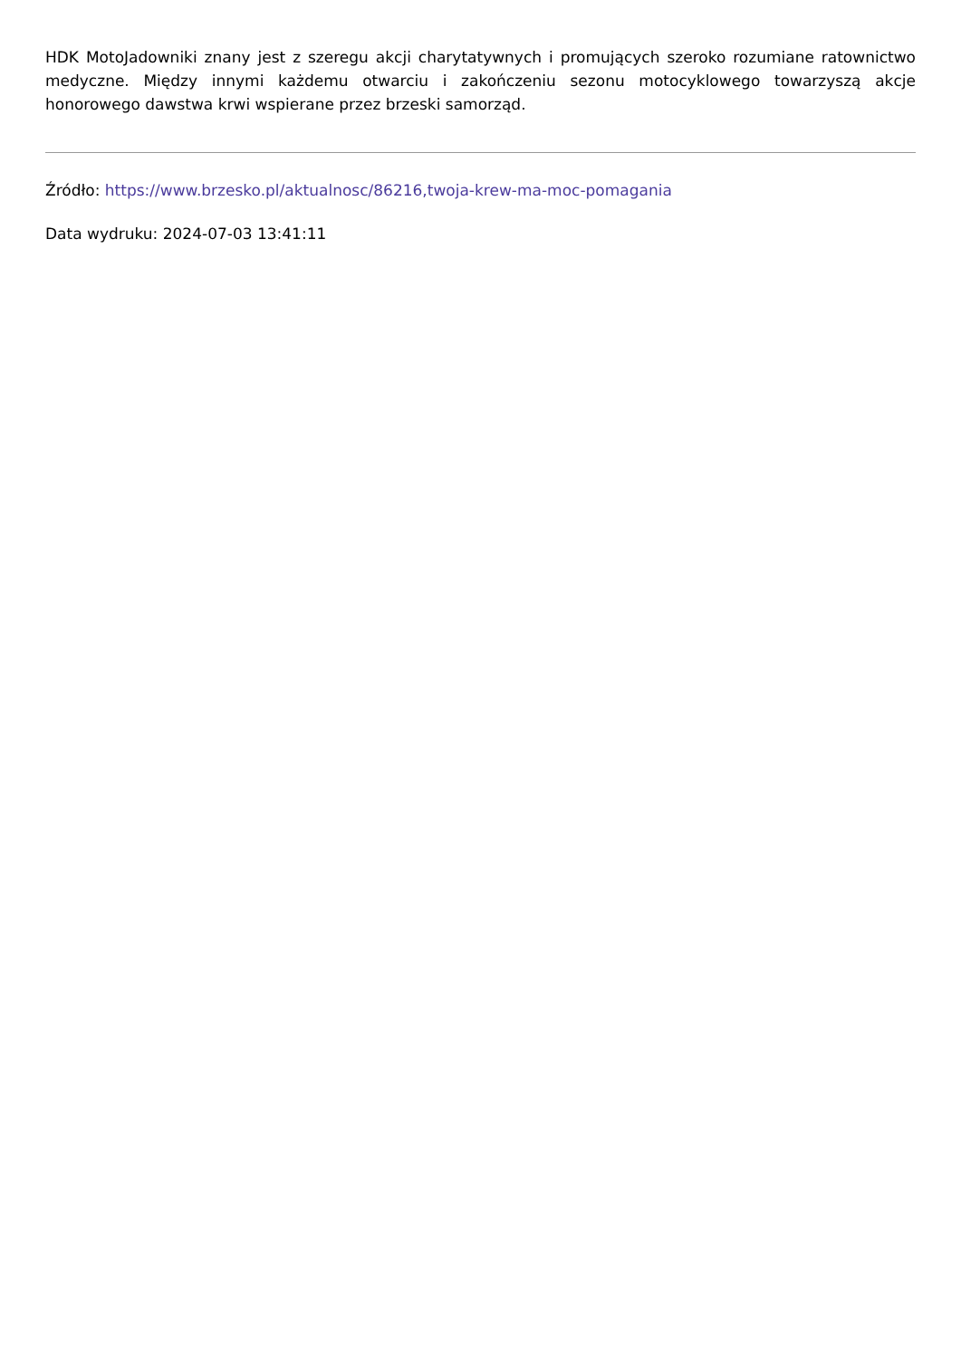HDK MotoJadowniki znany jest z szeregu akcji charytatywnych i promujących szeroko rozumiane ratownictwo medyczne. Między innymi każdemu otwarciu i zakończeniu sezonu motocyklowego towarzyszą akcje honorowego dawstwa krwi wspierane przez brzeski samorząd.
Źródło: https://www.brzesko.pl/aktualnosc/86216,twoja-krew-ma-moc-pomagania
Data wydruku: 2024-07-03 13:41:11